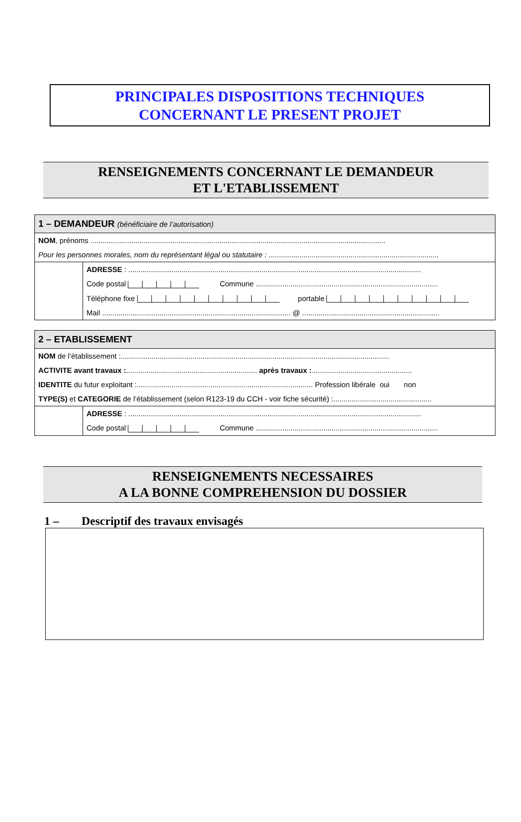PRINCIPALES DISPOSITIONS TECHNIQUES
CONCERNANT LE PRESENT PROJET
RENSEIGNEMENTS CONCERNANT LE DEMANDEUR
ET L'ETABLISSEMENT
1 – DEMANDEUR (bénéficiaire de l’autorisation)
NOM, prénoms ................................................................................................................................................
Pour les personnes morales, nom du représentant légal ou statutaire : ...................................................................................
ADRESSE : ...............................................................................................................................................
Code postal Commune .........................................................................................
Téléphone fixe portable
Mail ............................................................................................ @ ...................................................................
2 – ETABLISSEMENT
NOM de l’établissement :...................................................................................................................................
ACTIVITE avant travaux :................................................................ après travaux :.................................................
IDENTITE du futur exploitant :...................................................................................... Profession libérale oui non
TYPE(S) et CATEGORIE de l’établissement (selon R123-19 du CCH - voir fiche sécurité) :................................................
ADRESSE : ...............................................................................................................................................
Code postal Commune .........................................................................................
RENSEIGNEMENTS NECESSAIRES
A LA BONNE COMPREHENSION DU DOSSIER
1 – Descriptif des travaux envisagés